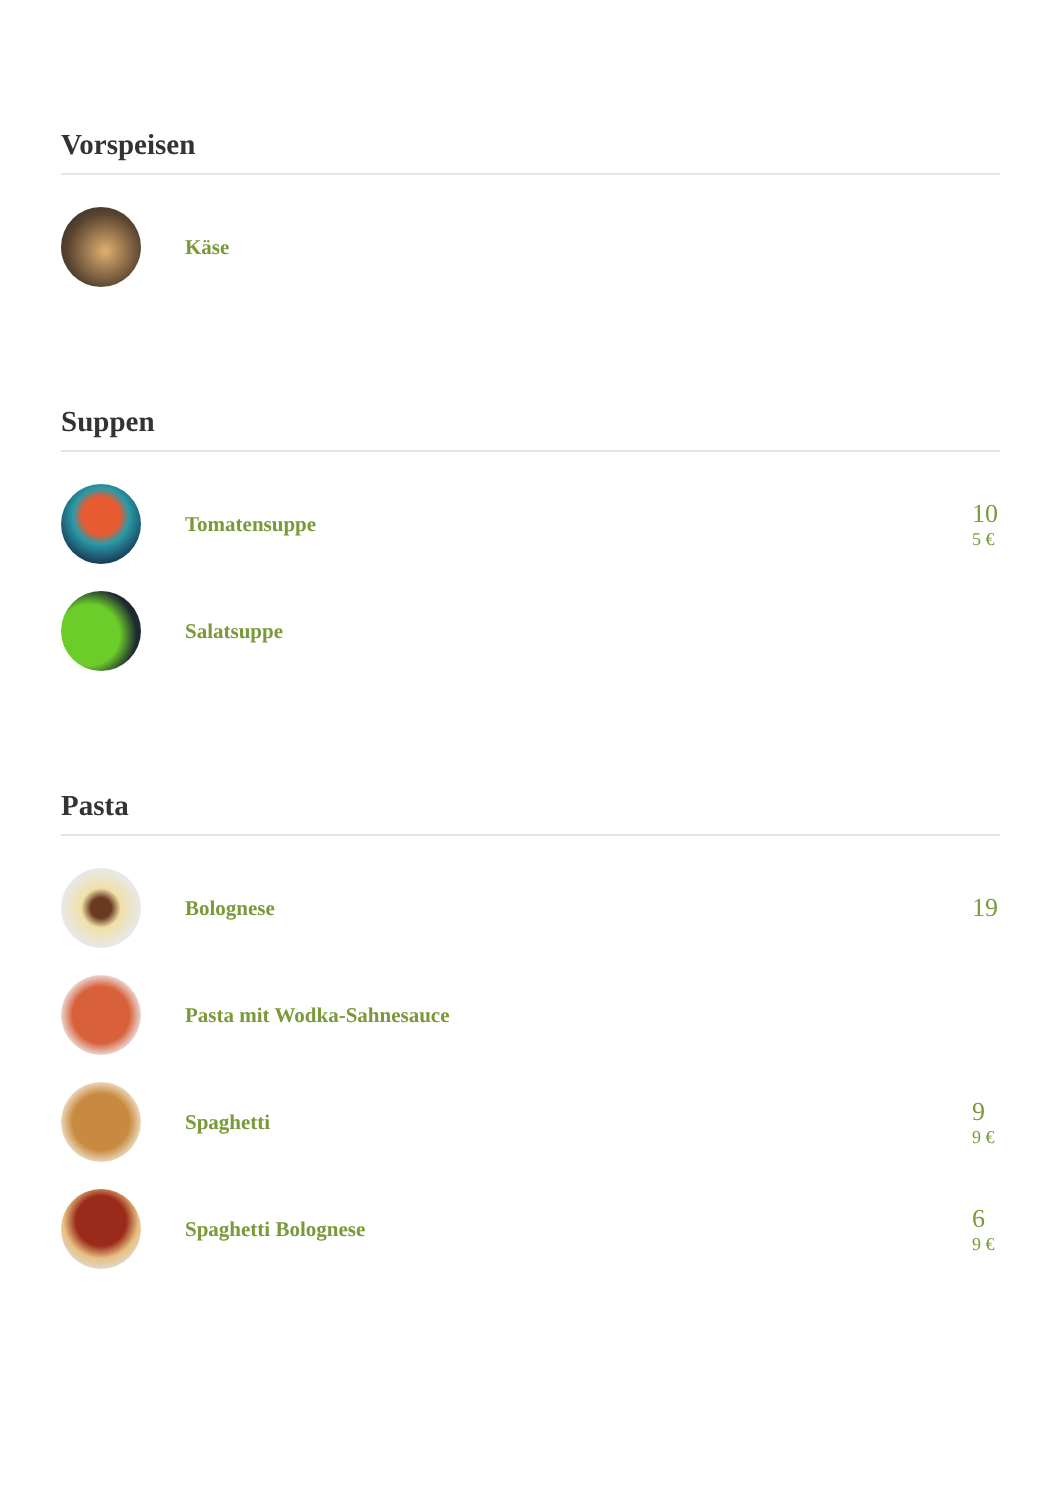Vorspeisen
Käse
Suppen
Tomatensuppe
10
5 €
Salatsuppe
Pasta
Bolognese
19
Pasta mit Wodka-Sahnesauce
Spaghetti
9
9 €
Spaghetti Bolognese
6
9 €